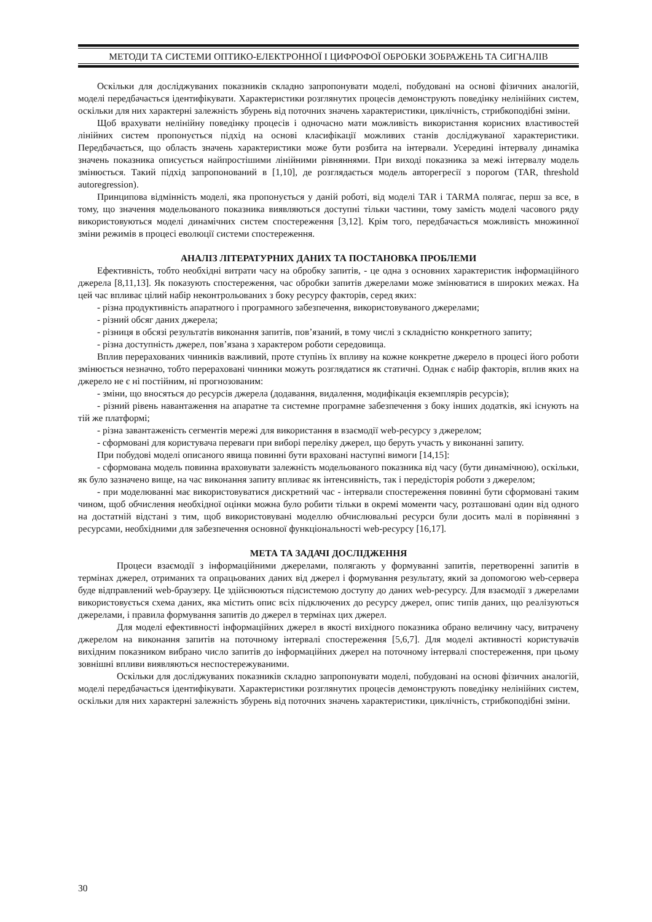МЕТОДИ ТА СИСТЕМИ ОПТИКО-ЕЛЕКТРОННОЇ І ЦИФРОФОЇ ОБРОБКИ ЗОБРАЖЕНЬ ТА СИГНАЛІВ
Оскільки для досліджуваних показників складно запропонувати моделі, побудовані на основі фізичних аналогій, моделі передбачається ідентифікувати. Характеристики розглянутих процесів демонструють поведінку нелінійних систем, оскільки для них характерні залежність збурень від поточних значень характеристики, циклічність, стрибкоподібні зміни.
Щоб врахувати нелінійну поведінку процесів і одночасно мати можливість використання корисних властивостей лінійних систем пропонується підхід на основі класифікації можливих станів досліджуваної характеристики. Передбачається, що область значень характеристики може бути розбита на інтервали. Усередині інтервалу динаміка значень показника описується найпростішими лінійними рівняннями. При виході показника за межі інтервалу модель змінюється. Такий підхід запропонований в [1,10], де розглядається модель авторегресії з порогом (TAR, threshold autoregression).
Принципова відмінність моделі, яка пропонується у даній роботі, від моделі TAR і TARMA полягає, перш за все, в тому, що значення модельованого показника виявляються доступні тільки частини, тому замість моделі часового ряду використовуються моделі динамічних систем спостереження [3,12]. Крім того, передбачається можливість множинної зміни режимів в процесі еволюції системи спостереження.
АНАЛІЗ ЛІТЕРАТУРНИХ ДАНИХ ТА ПОСТАНОВКА ПРОБЛЕМИ
Ефективність, тобто необхідні витрати часу на обробку запитів, - це одна з основних характеристик інформаційного джерела [8,11,13]. Як показують спостереження, час обробки запитів джерелами може змінюватися в широких межах. На цей час впливає цілий набір неконтрольованих з боку ресурсу факторів, серед яких:
- різна продуктивність апаратного і програмного забезпечення, використовуваного джерелами;
- різний обсяг даних джерела;
- різниця в обсязі результатів виконання запитів, пов’язаний, в тому числі з складністю конкретного запиту;
- різна доступність джерел, пов’язана з характером роботи середовища.
Вплив перерахованих чинників важливий, проте ступінь їх впливу на кожне конкретне джерело в процесі його роботи змінюється незначно, тобто перераховані чинники можуть розглядатися як статичні. Однак є набір факторів, вплив яких на джерело не є ні постійним, ні прогнозованим:
- зміни, що вносяться до ресурсів джерела (додавання, видалення, модифікація екземплярів ресурсів);
- різний рівень навантаження на апаратне та системне програмне забезпечення з боку інших додатків, які існують на тій же платформі;
- різна завантаженість сегментів мережі для використання в взаємодії web-ресурсу з джерелом;
- сформовані для користувача переваги при виборі переліку джерел, що беруть участь у виконанні запиту.
При побудові моделі описаного явища повинні бути враховані наступні вимоги [14,15]:
- сформована модель повинна враховувати залежність модельованого показника від часу (бути динамічною), оскільки, як було зазначено вище, на час виконання запиту впливає як інтенсивність, так і передісторія роботи з джерелом;
- при моделюванні має використовуватися дискретний час - інтервали спостереження повинні бути сформовані таким чином, щоб обчислення необхідної оцінки можна було робити тільки в окремі моменти часу, розташовані один від одного на достатній відстані з тим, щоб використовувані моделлю обчислювальні ресурси були досить малі в порівнянні з ресурсами, необхідними для забезпечення основної функціональності web-ресурсу [16,17].
МЕТА ТА ЗАДАЧІ ДОСЛІДЖЕННЯ
Процеси взаємодії з інформаційними джерелами, полягають у формуванні запитів, перетворенні запитів в термінах джерел, отриманих та опрацьованих даних від джерел і формування результату, який за допомогою web-сервера буде відправлений web-браузеру. Це здійснюються підсистемою доступу до даних web-ресурсу. Для взаємодії з джерелами використовується схема даних, яка містить опис всіх підключених до ресурсу джерел, опис типів даних, що реалізуються джерелами, і правила формування запитів до джерел в термінах цих джерел.
Для моделі ефективності інформаційних джерел в якості вихідного показника обрано величину часу, витрачену джерелом на виконання запитів на поточному інтервалі спостереження [5,6,7]. Для моделі активності користувачів вихідним показником вибрано число запитів до інформаційних джерел на поточному інтервалі спостереження, при цьому зовнішні впливи виявляються неспостережуваними.
Оскільки для досліджуваних показників складно запропонувати моделі, побудовані на основі фізичних аналогій, моделі передбачається ідентифікувати. Характеристики розглянутих процесів демонструють поведінку нелінійних систем, оскільки для них характерні залежність збурень від поточних значень характеристики, циклічність, стрибкоподібні зміни.
30